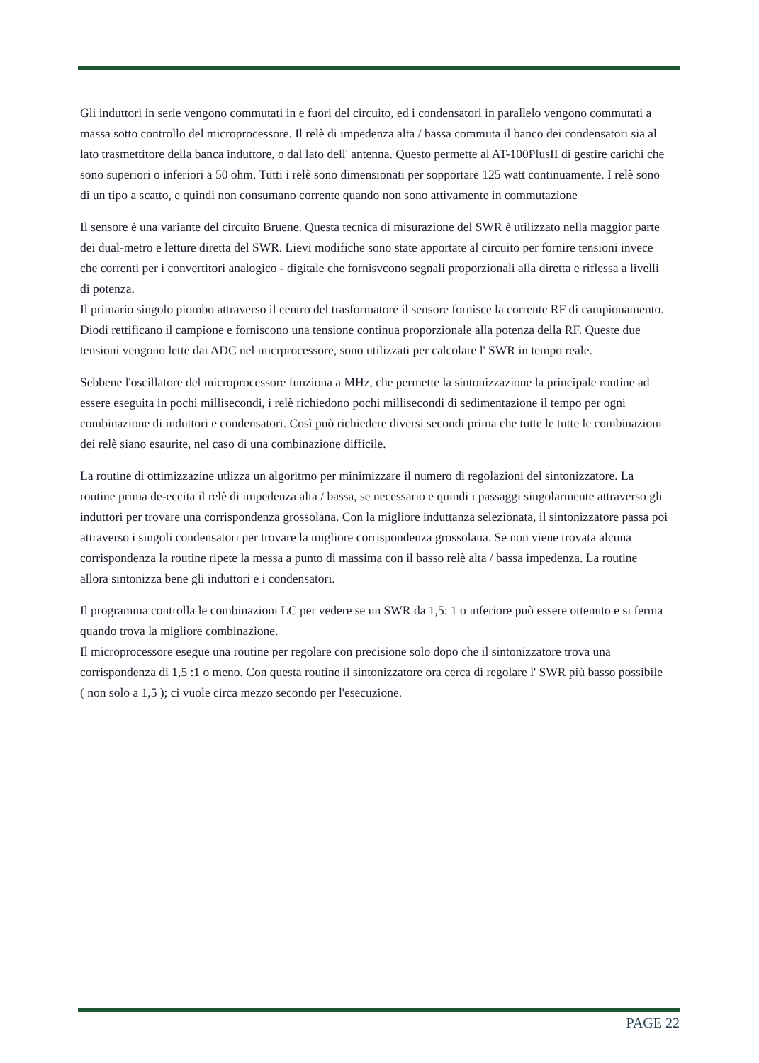Gli induttori in serie vengono commutati in e fuori del circuito, ed i condensatori in parallelo vengono commutati a massa sotto controllo del microprocessore. Il relè di impedenza alta / bassa commuta il banco dei condensatori sia al lato trasmettitore della banca induttore, o dal lato dell' antenna. Questo permette al AT-100PlusII di gestire carichi che sono superiori o inferiori a 50 ohm. Tutti i relè sono dimensionati per sopportare 125 watt continuamente. I relè sono di un tipo a scatto, e quindi non consumano corrente quando non sono attivamente in commutazione
Il sensore è una variante del circuito Bruene. Questa tecnica di misurazione del SWR è utilizzato nella maggior parte dei dual-metro e letture diretta del SWR. Lievi modifiche sono state apportate al circuito per fornire tensioni invece che correnti per i convertitori analogico - digitale che fornisvcono segnali proporzionali alla diretta e riflessa a livelli di potenza.
Il primario singolo piombo attraverso il centro del trasformatore il sensore fornisce la corrente RF di campionamento. Diodi rettificano il campione e forniscono una tensione continua proporzionale alla potenza della RF. Queste due tensioni vengono lette dai ADC nel micrprocessore, sono utilizzati per calcolare l' SWR in tempo reale.
Sebbene l'oscillatore del microprocessore funziona a MHz, che permette la sintonizzazione la principale routine ad essere eseguita in pochi millisecondi, i relè richiedono pochi millisecondi di sedimentazione il tempo per ogni combinazione di induttori e condensatori. Così può richiedere diversi secondi prima che tutte le tutte le combinazioni dei relè siano esaurite, nel caso di una combinazione difficile.
La routine di ottimizzazine utlizza un algoritmo per minimizzare il numero di regolazioni del sintonizzatore. La routine prima de-eccita il relè di impedenza alta / bassa, se necessario e quindi i passaggi singolarmente attraverso gli induttori per trovare una corrispondenza grossolana. Con la migliore induttanza selezionata, il sintonizzatore passa poi attraverso i singoli condensatori per trovare la migliore corrispondenza grossolana. Se non viene trovata alcuna corrispondenza la routine ripete la messa a punto di massima con il basso relè alta / bassa impedenza. La routine allora sintonizza bene gli induttori e i condensatori.
Il programma controlla le combinazioni LC per vedere se un SWR da 1,5: 1 o inferiore può essere ottenuto e si ferma quando trova la migliore combinazione.
Il microprocessore esegue una routine per regolare con precisione solo dopo che il sintonizzatore trova una corrispondenza di 1,5 :1 o meno. Con questa routine il sintonizzatore ora cerca di regolare l' SWR più basso possibile ( non solo a 1,5 ); ci vuole circa mezzo secondo per l'esecuzione.
PAGE 22